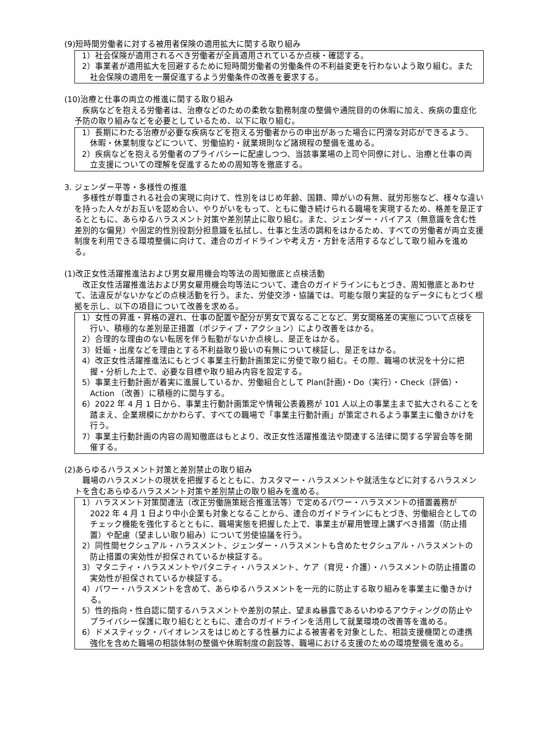(9)短時間労働者に対する被用者保険の適用拡大に関する取り組み
1）社会保険が適用されるべき労働者が全員適用されているか点検・確認する。
2）事業者が適用拡大を回避するために短時間労働者の労働条件の不利益変更を行わないよう取り組む。また社会保険の適用を一層促進するよう労働条件の改善を要求する。
(10)治療と仕事の両立の推進に関する取り組み
疾病などを抱える労働者は、治療などのための柔軟な勤務制度の整備や通院目的の休暇に加え、疾病の重症化予防の取り組みなどを必要としているため、以下に取り組む。
1）長期にわたる治療が必要な疾病などを抱える労働者からの申出があった場合に円滑な対応ができるよう、休暇・休業制度などについて、労働協約・就業規則など諸規程の整備を進める。
2）疾病などを抱える労働者のプライバシーに配慮しつつ、当該事業場の上司や同僚に対し、治療と仕事の両立支援についての理解を促進するための周知等を徹底する。
3. ジェンダー平等・多様性の推進
多様性が尊重される社会の実現に向けて、性別をはじめ年齢、国籍、障がいの有無、就労形態など、様々な違いを持った人々がお互いを認め合い、やりがいをもって、ともに働き続けられる職場を実現するため、格差を是正するとともに、あらゆるハラスメント対策や差別禁止に取り組む。また、ジェンダー・バイアス（無意識を含む性差別的な偏見）や固定的性別役割分担意識を払拭し、仕事と生活の調和をはかるため、すべての労働者が両立支援制度を利用できる環境整備に向けて、連合のガイドラインや考え方・方針を活用するなどして取り組みを進める。
(1)改正女性活躍推進法および男女雇用機会均等法の周知徹底と点検活動
改正女性活躍推進法および男女雇用機会均等法について、連合のガイドラインにもとづき、周知徹底とあわせて、法違反がないかなどの点検活動を行う。また、労使交渉・協議では、可能な限り実証的なデータにもとづく根拠を示し、以下の項目について改善を求める。
1）女性の昇進・昇格の遅れ、仕事の配置や配分が男女で異なることなど、男女間格差の実態について点検を行い、積極的な差別是正措置（ポジティブ・アクション）により改善をはかる。
2）合理的な理由のない転居を伴う転勤がないか点検し、是正をはかる。
3）妊娠・出産などを理由とする不利益取り扱いの有無について検証し、是正をはかる。
4）改正女性活躍推進法にもとづく事業主行動計画策定に労使で取り組む。その際、職場の状況を十分に把握・分析した上で、必要な目標や取り組み内容を設定する。
5）事業主行動計画が着実に進展しているか、労働組合として Plan(計画)・Do（実行）・Check（評価）・Action （改善）に積極的に関与する。
6）2022 年 4 月 1 日から、事業主行動計画策定や情報公表義務が 101 人以上の事業主まで拡大されることを踏まえ、企業規模にかかわらず、すべての職場で「事業主行動計画」が策定されるよう事業主に働きかけを行う。
7）事業主行動計画の内容の周知徹底はもとより、改正女性活躍推進法や関連する法律に関する学習会等を開催する。
(2)あらゆるハラスメント対策と差別禁止の取り組み
職場のハラスメントの現状を把握するとともに、カスタマー・ハラスメントや就活生などに対するハラスメントを含むあらゆるハラスメント対策や差別禁止の取り組みを進める。
1）ハラスメント対策関連法（改正労働施策総合推進法等）で定めるパワー・ハラスメントの措置義務が 2022 年 4 月 1 日より中小企業も対象となることから、連合のガイドラインにもとづき、労働組合としてのチェック機能を強化するとともに、職場実態を把握した上で、事業主が雇用管理上講ずべき措置（防止措置）や配慮（望ましい取り組み）について労使協議を行う。
2）同性間セクシュアル・ハラスメント、ジェンダー・ハラスメントも含めたセクシュアル・ハラスメントの防止措置の実効性が担保されているか検証する。
3）マタニティ・ハラスメントやパタニティ・ハラスメント、ケア（育児・介護）・ハラスメントの防止措置の実効性が担保されているか検証する。
4）パワー・ハラスメントを含めて、あらゆるハラスメントを一元的に防止する取り組みを事業主に働きかける。
5）性的指向・性自認に関するハラスメントや差別の禁止、望まぬ暴露であるいわゆるアウティングの防止やプライバシー保護に取り組むとともに、連合のガイドラインを活用して就業環境の改善等を進める。
6）ドメスティック・バイオレンスをはじめとする性暴力による被害者を対象とした、相談支援機関との連携強化を含めた職場の相談体制の整備や休暇制度の創設等、職場における支援のための環境整備を進める。